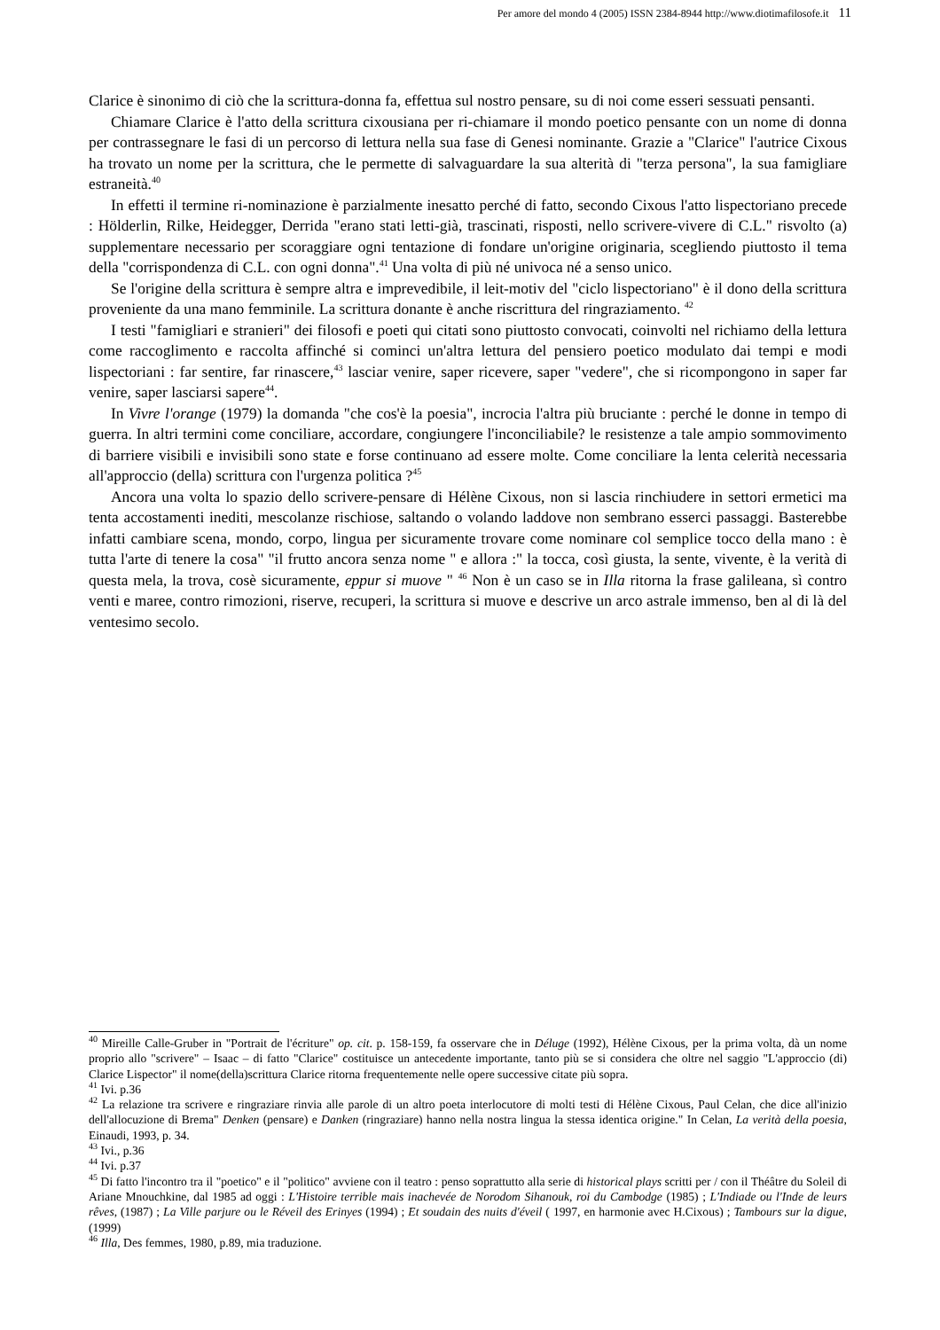Per amore del mondo 4 (2005) ISSN 2384-8944 http://www.diotimafilosofe.it 11
Clarice è sinonimo di ciò che la scrittura-donna fa, effettua sul nostro pensare, su di noi come esseri sessuati pensanti.
Chiamare Clarice è l'atto della scrittura cixousiana per ri-chiamare il mondo poetico pensante con un nome di donna per contrassegnare le fasi di un percorso di lettura nella sua fase di Genesi nominante. Grazie a "Clarice" l'autrice Cixous ha trovato un nome per la scrittura, che le permette di salvaguardare la sua alterità di "terza persona", la sua famigliare estraneità.<sup>40</sup>
In effetti il termine ri-nominazione è parzialmente inesatto perché di fatto, secondo Cixous l'atto lispectoriano precede : Hölderlin, Rilke, Heidegger, Derrida "erano stati letti-già, trascinati, risposti, nello scrivere-vivere di C.L." risvolto (a) supplementare necessario per scoraggiare ogni tentazione di fondare un'origine originaria, scegliendo piuttosto il tema della "corrispondenza di C.L. con ogni donna".<sup>41</sup> Una volta di più né univoca né a senso unico.
Se l'origine della scrittura è sempre altra e imprevedibile, il leit-motiv del "ciclo lispectoriano" è il dono della scrittura proveniente da una mano femminile. La scrittura donante è anche riscrittura del ringraziamento. <sup>42</sup>
I testi "famigliari e stranieri" dei filosofi e poeti qui citati sono piuttosto convocati, coinvolti nel richiamo della lettura come raccoglimento e raccolta affinché si cominci un'altra lettura del pensiero poetico modulato dai tempi e modi lispectoriani : far sentire, far rinascere,<sup>43</sup> lasciar venire, saper ricevere, saper "vedere", che si ricompongono in saper far venire, saper lasciarsi sapere<sup>44</sup>.
In Vivre l'orange (1979) la domanda "che cos'è la poesia", incrocia l'altra più bruciante : perché le donne in tempo di guerra. In altri termini come conciliare, accordare, congiungere l'inconciliabile? le resistenze a tale ampio sommovimento di barriere visibili e invisibili sono state e forse continuano ad essere molte. Come conciliare la lenta celerità necessaria all'approccio (della) scrittura con l'urgenza politica ?<sup>45</sup>
Ancora una volta lo spazio dello scrivere-pensare di Hélène Cixous, non si lascia rinchiudere in settori ermetici ma tenta accostamenti inediti, mescolanze rischiose, saltando o volando laddove non sembrano esserci passaggi. Basterebbe infatti cambiare scena, mondo, corpo, lingua per sicuramente trovare come nominare col semplice tocco della mano : è tutta l'arte di tenere la cosa" "il frutto ancora senza nome " e allora :" la tocca, così giusta, la sente, vivente, è la verità di questa mela, la trova, cosè sicuramente, eppur si muove " <sup>46</sup> Non è un caso se in Illa ritorna la frase galileana, sì contro venti e maree, contro rimozioni, riserve, recuperi, la scrittura si muove e descrive un arco astrale immenso, ben al di là del ventesimo secolo.
<sup>40</sup> Mireille Calle-Gruber in "Portrait de l'écriture" op. cit. p. 158-159, fa osservare che in Déluge (1992), Hélène Cixous, per la prima volta, dà un nome proprio allo "scrivere" – Isaac – di fatto "Clarice" costituisce un antecedente importante, tanto più se si considera che oltre nel saggio "L'approccio (di) Clarice Lispector" il nome(della)scrittura Clarice ritorna frequentemente nelle opere successive citate più sopra.
<sup>41</sup> Ivi. p.36
<sup>42</sup> La relazione tra scrivere e ringraziare rinvia alle parole di un altro poeta interlocutore di molti testi di Hélène Cixous, Paul Celan, che dice all'inizio dell'allocuzione di Brema" Denken (pensare) e Danken (ringraziare) hanno nella nostra lingua la stessa identica origine." In Celan, La verità della poesia, Einaudi, 1993, p. 34.
<sup>43</sup> Ivi., p.36
<sup>44</sup> Ivi. p.37
<sup>45</sup> Di fatto l'incontro tra il "poetico" e il "politico" avviene con il teatro : penso soprattutto alla serie di historical plays scritti per / con il Théâtre du Soleil di Ariane Mnouchkine, dal 1985 ad oggi : L'Histoire terrible mais inachevée de Norodom Sihanouk, roi du Cambodge (1985) ; L'Indiade ou l'Inde de leurs rêves, (1987) ; La Ville parjure ou le Réveil des Erinyes (1994) ; Et soudain des nuits d'éveil ( 1997, en harmonie avec H.Cixous) ; Tambours sur la digue, (1999)
<sup>46</sup> Illa, Des femmes, 1980, p.89, mia traduzione.